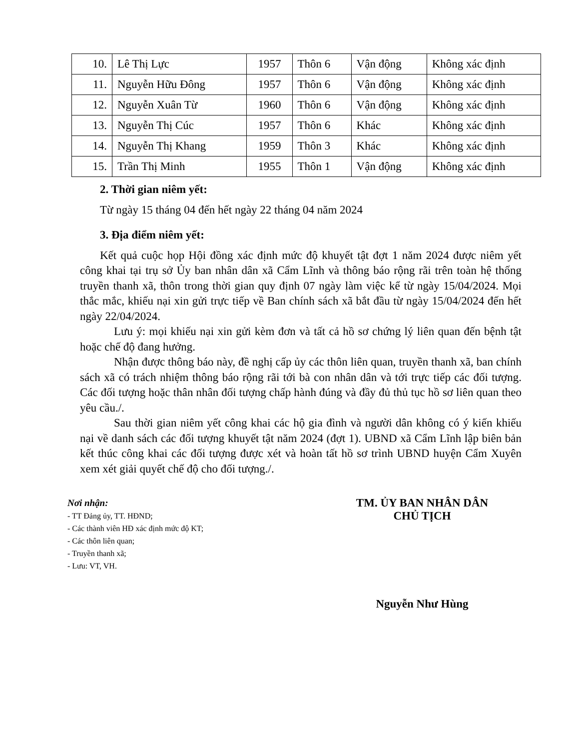| 10. | Lê Thị Lực | 1957 | Thôn 6 | Vận động | Không xác định |
| 11. | Nguyễn Hữu Đông | 1957 | Thôn 6 | Vận động | Không xác định |
| 12. | Nguyễn Xuân Từ | 1960 | Thôn 6 | Vận động | Không xác định |
| 13. | Nguyễn Thị Cúc | 1957 | Thôn 6 | Khác | Không xác định |
| 14. | Nguyễn Thị Khang | 1959 | Thôn 3 | Khác | Không xác định |
| 15. | Trần Thị Minh | 1955 | Thôn 1 | Vận động | Không xác định |
2. Thời gian niêm yết:
Từ ngày 15 tháng 04 đến hết ngày 22 tháng 04 năm 2024
3. Địa điểm niêm yết:
Kết quả cuộc họp Hội đồng xác định mức độ khuyết tật đợt 1 năm 2024 được niêm yết công khai tại trụ sở Ủy ban nhân dân xã Cẩm Lĩnh và thông báo rộng rãi trên toàn hệ thống truyền thanh xã, thôn trong thời gian quy định 07 ngày làm việc kể từ ngày 15/04/2024. Mọi thắc mắc, khiếu nại xin gửi trực tiếp về Ban chính sách xã bắt đầu từ ngày 15/04/2024 đến hết ngày 22/04/2024.
Lưu ý: mọi khiếu nại xin gửi kèm đơn và tất cả hồ sơ chứng lý liên quan đến bệnh tật hoặc chế độ đang hưởng.
Nhận được thông báo này, đề nghị cấp ủy các thôn liên quan, truyền thanh xã, ban chính sách xã có trách nhiệm thông báo rộng rãi tới bà con nhân dân và tới trực tiếp các đối tượng. Các đối tượng hoặc thân nhân đối tượng chấp hành đúng và đầy đủ thủ tục hồ sơ liên quan theo yêu cầu./.
Sau thời gian niêm yết công khai các hộ gia đình và người dân không có ý kiến khiếu nại về danh sách các đối tượng khuyết tật năm 2024 (đợt 1). UBND xã Cẩm Lĩnh lập biên bản kết thúc công khai các đối tượng được xét và hoàn tất hồ sơ trình UBND huyện Cẩm Xuyên xem xét giải quyết chế độ cho đối tượng./.
Nơi nhận:
- TT Đảng ủy, TT. HĐND;
- Các thành viên HĐ xác định mức độ KT;
- Các thôn liên quan;
- Truyền thanh xã;
- Lưu: VT, VH.
TM. ỦY BAN NHÂN DÂN
CHỦ TỊCH
Nguyễn Như Hùng